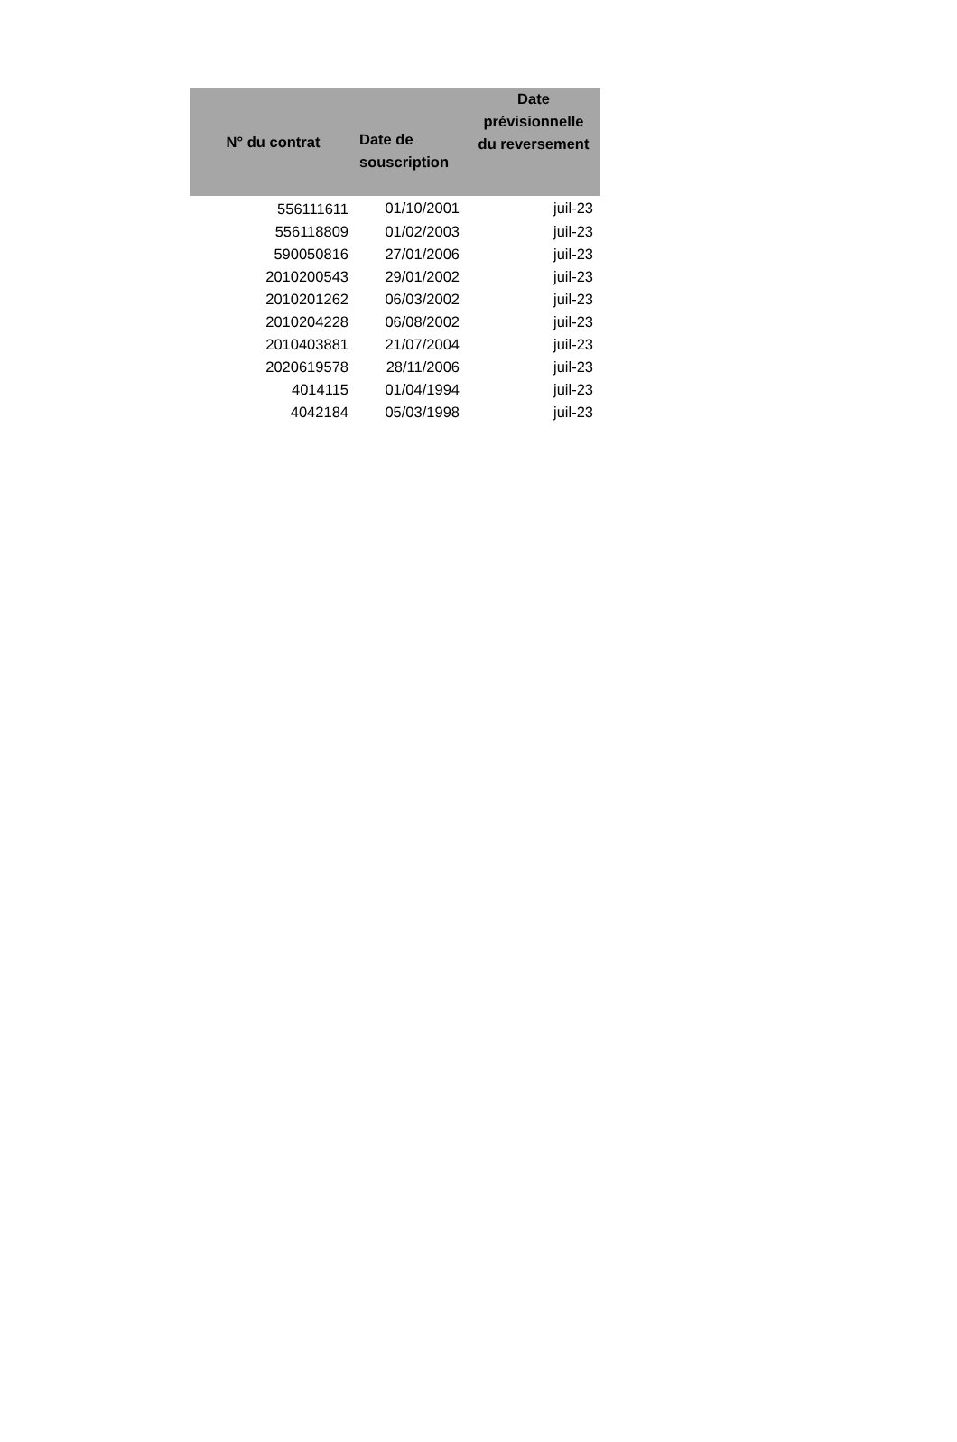| N° du contrat | Date de souscription | Date prévisionnelle du reversement |
| --- | --- | --- |
| 556111611 | 01/10/2001 | juil-23 |
| 556118809 | 01/02/2003 | juil-23 |
| 590050816 | 27/01/2006 | juil-23 |
| 2010200543 | 29/01/2002 | juil-23 |
| 2010201262 | 06/03/2002 | juil-23 |
| 2010204228 | 06/08/2002 | juil-23 |
| 2010403881 | 21/07/2004 | juil-23 |
| 2020619578 | 28/11/2006 | juil-23 |
| 4014115 | 01/04/1994 | juil-23 |
| 4042184 | 05/03/1998 | juil-23 |